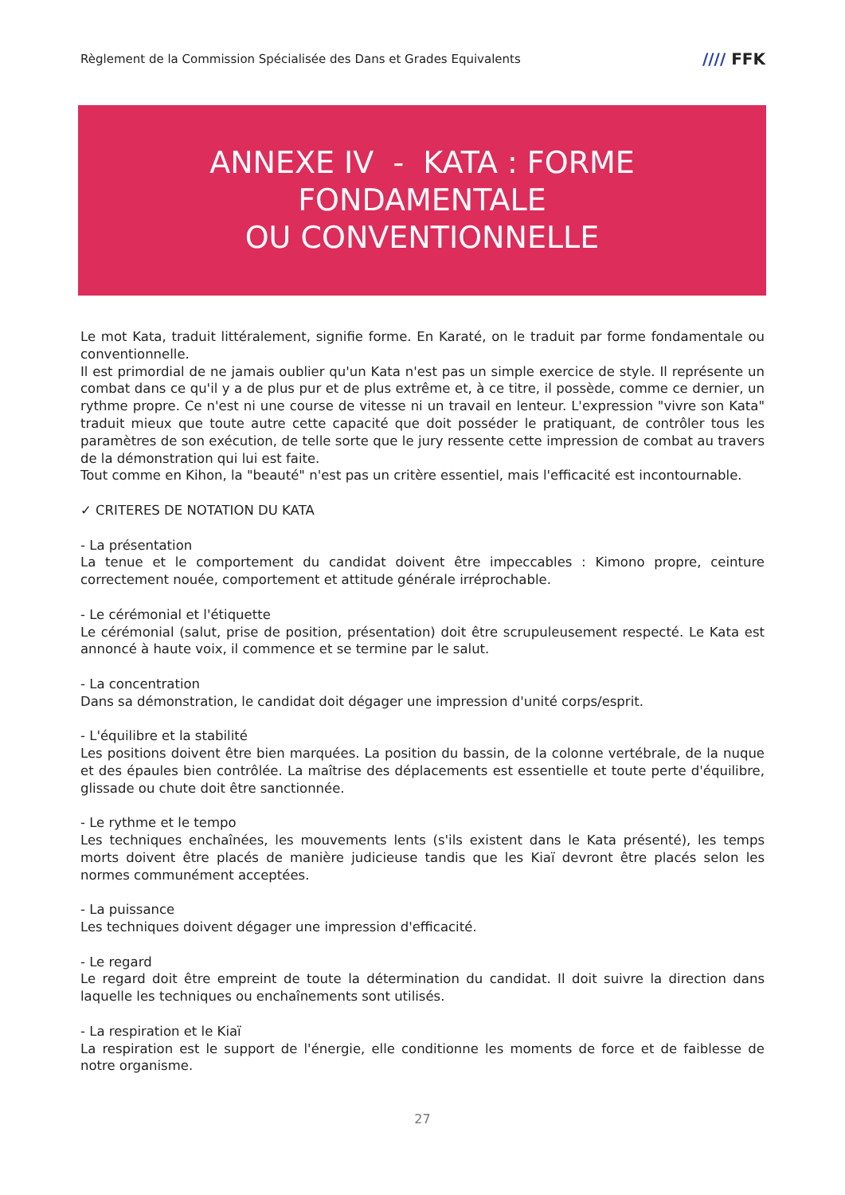Règlement de la Commission Spécialisée des Dans et Grades Equivalents
//// FFK
ANNEXE IV - KATA : FORME
FONDAMENTALE
OU CONVENTIONNELLE
Le mot Kata, traduit littéralement, signifie forme. En Karaté, on le traduit par forme fondamentale ou conventionnelle.
Il est primordial de ne jamais oublier qu'un Kata n'est pas un simple exercice de style. Il représente un combat dans ce qu'il y a de plus pur et de plus extrême et, à ce titre, il possède, comme ce dernier, un rythme propre. Ce n'est ni une course de vitesse ni un travail en lenteur. L'expression "vivre son Kata" traduit mieux que toute autre cette capacité que doit posséder le pratiquant, de contrôler tous les paramètres de son exécution, de telle sorte que le jury ressente cette impression de combat au travers de la démonstration qui lui est faite.
Tout comme en Kihon, la "beauté" n'est pas un critère essentiel, mais l'efficacité est incontournable.
✓ CRITERES DE NOTATION DU KATA
- La présentation
La tenue et le comportement du candidat doivent être impeccables : Kimono propre, ceinture correctement nouée, comportement et attitude générale irréprochable.
- Le cérémonial et l'étiquette
Le cérémonial (salut, prise de position, présentation) doit être scrupuleusement respecté. Le Kata est annoncé à haute voix, il commence et se termine par le salut.
- La concentration
Dans sa démonstration, le candidat doit dégager une impression d'unité corps/esprit.
- L'équilibre et la stabilité
Les positions doivent être bien marquées. La position du bassin, de la colonne vertébrale, de la nuque et des épaules bien contrôlée. La maîtrise des déplacements est essentielle et toute perte d'équilibre, glissade ou chute doit être sanctionnée.
- Le rythme et le tempo
Les techniques enchaînées, les mouvements lents (s'ils existent dans le Kata présenté), les temps morts doivent être placés de manière judicieuse tandis que les Kiaï devront être placés selon les normes communément acceptées.
- La puissance
Les techniques doivent dégager une impression d'efficacité.
- Le regard
Le regard doit être empreint de toute la détermination du candidat. Il doit suivre la direction dans laquelle les techniques ou enchaînements sont utilisés.
- La respiration et le Kiaï
La respiration est le support de l'énergie, elle conditionne les moments de force et de faiblesse de notre organisme.
27